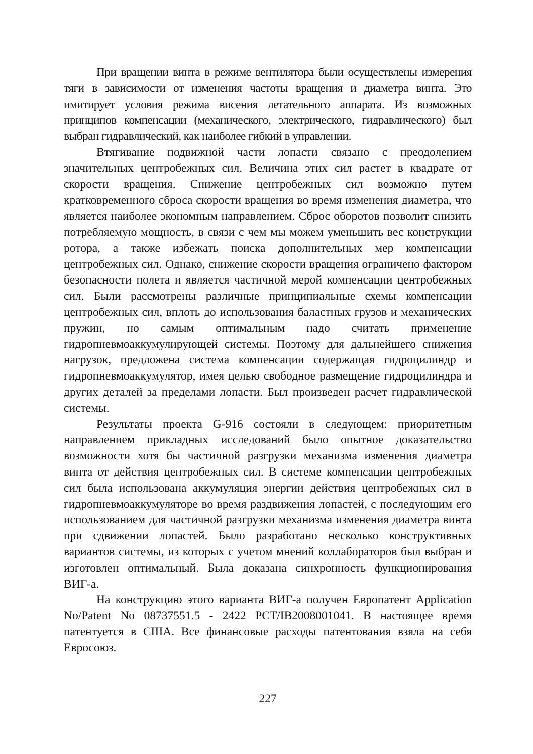При вращении винта в режиме вентилятора были осуществлены измерения тяги в зависимости от изменения частоты вращения и диаметра винта. Это имитирует условия режима висения летательного аппарата. Из возможных принципов компенсации (механического, электрического, гидравлического) был выбран гидравлический, как наиболее гибкий в управлении.
Втягивание подвижной части лопасти связано с преодолением значительных центробежных сил. Величина этих сил растет в квадрате от скорости вращения. Снижение центробежных сил возможно путем кратковременного сброса скорости вращения во время изменения диаметра, что является наиболее экономным направлением. Сброс оборотов позволит снизить потребляемую мощность, в связи с чем мы можем уменьшить вес конструкции ротора, а также избежать поиска дополнительных мер компенсации центробежных сил. Однако, снижение скорости вращения ограничено фактором безопасности полета и является частичной мерой компенсации центробежных сил. Были рассмотрены различные принципиальные схемы компенсации центробежных сил, вплоть до использования баластных грузов и механических пружин, но самым оптимальным надо считать применение гидропневмоаккумули­рующей системы. Поэтому для дальнейшего снижения нагрузок, предложена система компенсации содержащая гидроцилиндр и гидропневмоаккумулятор, имея целью свободное размещение гидроцилиндра и других деталей за пределами лопасти. Был произведен расчет гидравлической системы.
Результаты проекта G-916 состояли в следующем: приоритетным направлением прикладных исследований было опытное доказательство возможности хотя бы частичной разгрузки механизма изменения диаметра винта от действия центробежных сил. В системе компенсации центробеж­ных сил была использована аккумуляция энергии действия центробежных сил в гидропневмоаккумуляторе во время раздвижения лопастей, с последующим его использованием для частичной разгрузки механизма изменения диаметра винта при сдвижении лопастей. Было разработано несколько конструктивных вариантов системы, из которых с учетом мнений коллабораторов был выбран и изготовлен оптимальный. Была доказана синхронность функционирования ВИГ-а.
На конструкцию этого варианта ВИГ-а получен Европатент Application No/Patent No 08737551.5 - 2422 PCT/IB2008001041. В настоящее время патентуется в США. Все финансовые расходы патентования взяла на себя Евросоюз.
227